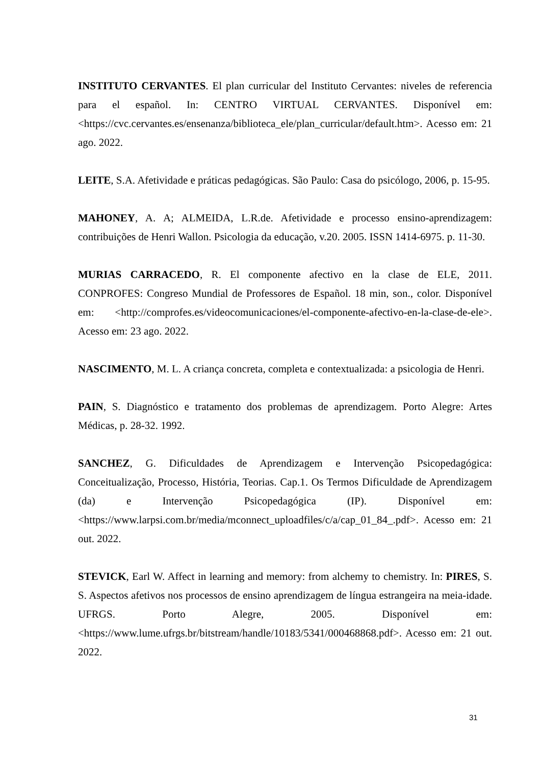INSTITUTO CERVANTES. El plan curricular del Instituto Cervantes: niveles de referencia para el español. In: CENTRO VIRTUAL CERVANTES. Disponível em: <https://cvc.cervantes.es/ensenanza/biblioteca_ele/plan_curricular/default.htm>. Acesso em: 21 ago. 2022.
LEITE, S.A. Afetividade e práticas pedagógicas. São Paulo: Casa do psicólogo, 2006, p. 15-95.
MAHONEY, A. A; ALMEIDA, L.R.de. Afetividade e processo ensino-aprendizagem: contribuições de Henri Wallon. Psicologia da educação, v.20. 2005. ISSN 1414-6975. p. 11-30.
MURIAS CARRACEDO, R. El componente afectivo en la clase de ELE, 2011. CONPROFES: Congreso Mundial de Professores de Español. 18 min, son., color. Disponível em: <http://comprofes.es/videocomunicaciones/el-componente-afectivo-en-la-clase-de-ele>. Acesso em: 23 ago. 2022.
NASCIMENTO, M. L. A criança concreta, completa e contextualizada: a psicologia de Henri.
PAIN, S. Diagnóstico e tratamento dos problemas de aprendizagem. Porto Alegre: Artes Médicas, p. 28-32. 1992.
SANCHEZ, G. Dificuldades de Aprendizagem e Intervenção Psicopedagógica: Conceitualização, Processo, História, Teorias. Cap.1. Os Termos Dificuldade de Aprendizagem (da) e Intervenção Psicopedagógica (IP). Disponível em: <https://www.larpsi.com.br/media/mconnect_uploadfiles/c/a/cap_01_84_.pdf>. Acesso em: 21 out. 2022.
STEVICK, Earl W. Affect in learning and memory: from alchemy to chemistry. In: PIRES, S. S. Aspectos afetivos nos processos de ensino aprendizagem de língua estrangeira na meia-idade. UFRGS. Porto Alegre, 2005. Disponível em: <https://www.lume.ufrgs.br/bitstream/handle/10183/5341/000468868.pdf>. Acesso em: 21 out. 2022.
31